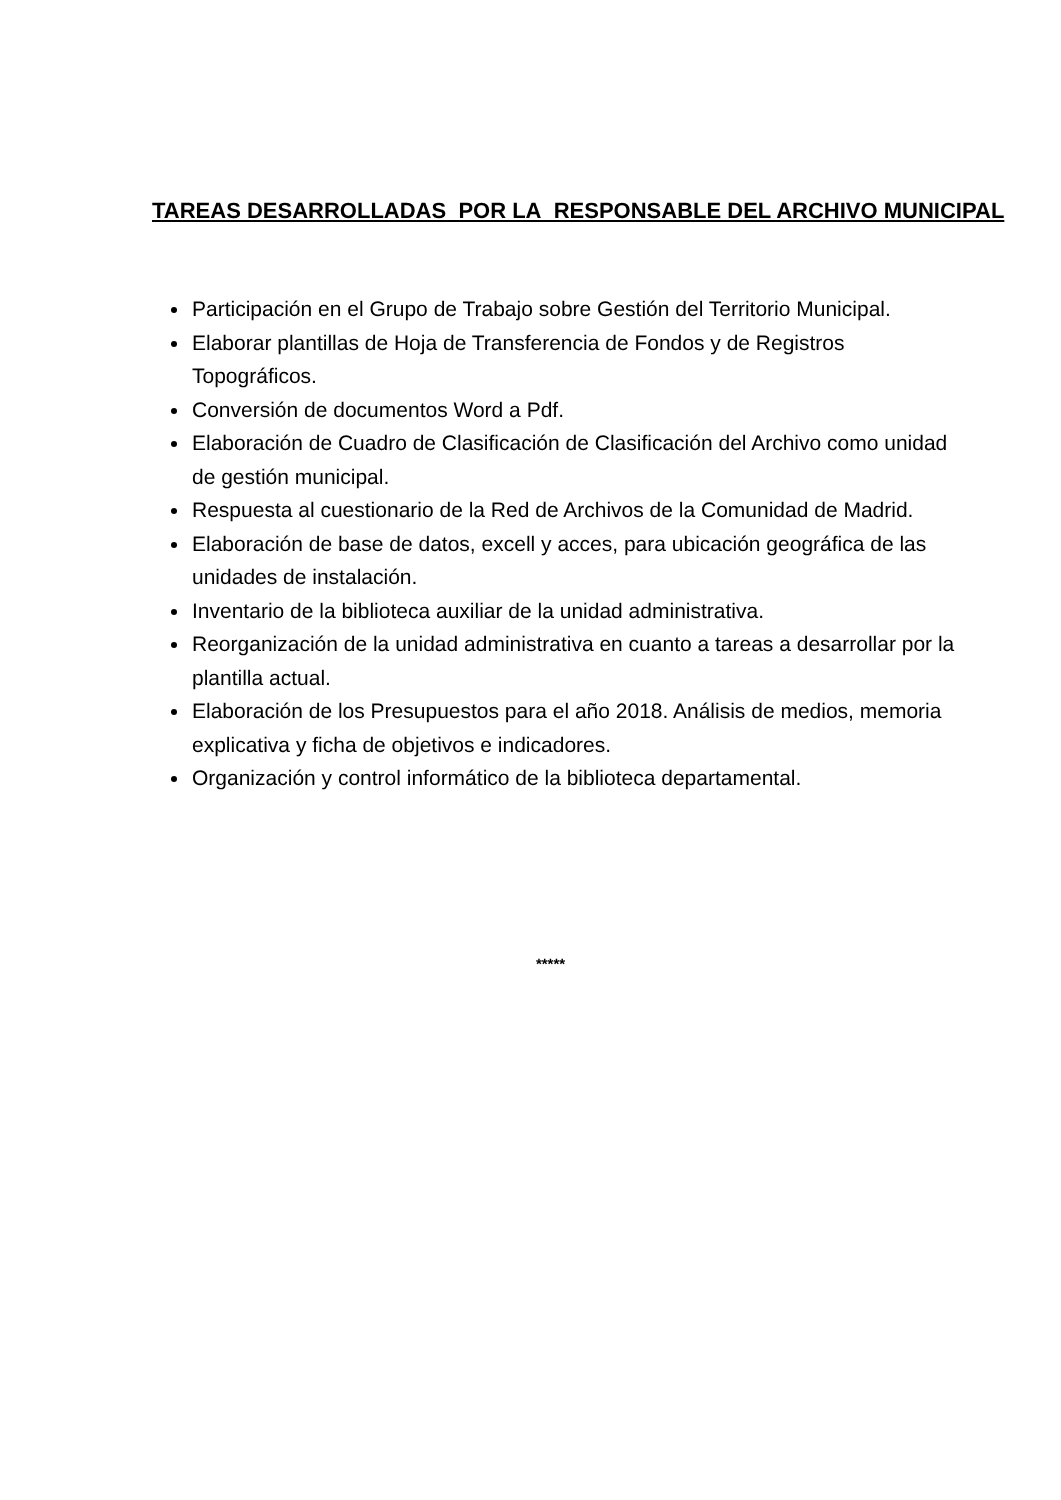TAREAS DESARROLLADAS POR LA RESPONSABLE DEL ARCHIVO MUNICIPAL
Participación en el Grupo de Trabajo sobre Gestión del Territorio Municipal.
Elaborar plantillas de Hoja de Transferencia de Fondos y de Registros Topográficos.
Conversión de documentos Word a Pdf.
Elaboración de Cuadro de Clasificación de Clasificación del Archivo como unidad de gestión municipal.
Respuesta al cuestionario de la Red de Archivos de la Comunidad de Madrid.
Elaboración de base de datos, excell y acces, para ubicación geográfica de las unidades de instalación.
Inventario de la biblioteca auxiliar de la unidad administrativa.
Reorganización de la unidad administrativa en cuanto a tareas a desarrollar por la plantilla actual.
Elaboración de los Presupuestos para el año 2018. Análisis de medios, memoria explicativa y ficha de objetivos e indicadores.
Organización y control informático de la biblioteca departamental.
*****